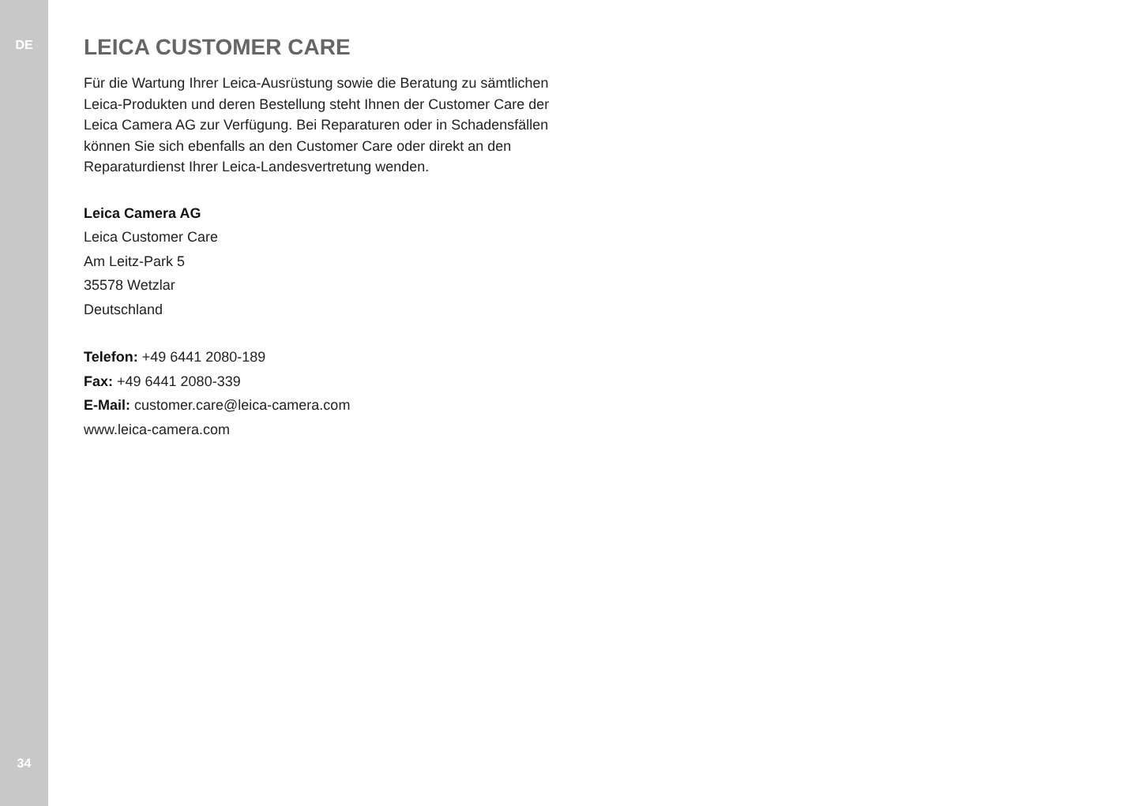DE
34
LEICA CUSTOMER CARE
Für die Wartung Ihrer Leica-Ausrüstung sowie die Beratung zu sämtlichen Leica-Produkten und deren Bestellung steht Ihnen der Customer Care der Leica Camera AG zur Verfügung. Bei Reparaturen oder in Schadensfällen können Sie sich ebenfalls an den Customer Care oder direkt an den Reparaturdienst Ihrer Leica-Landesvertretung wenden.
Leica Camera AG
Leica Customer Care
Am Leitz-Park 5
35578 Wetzlar
Deutschland
Telefon: +49 6441 2080-189
Fax: +49 6441 2080-339
E-Mail: customer.care@leica-camera.com
www.leica-camera.com